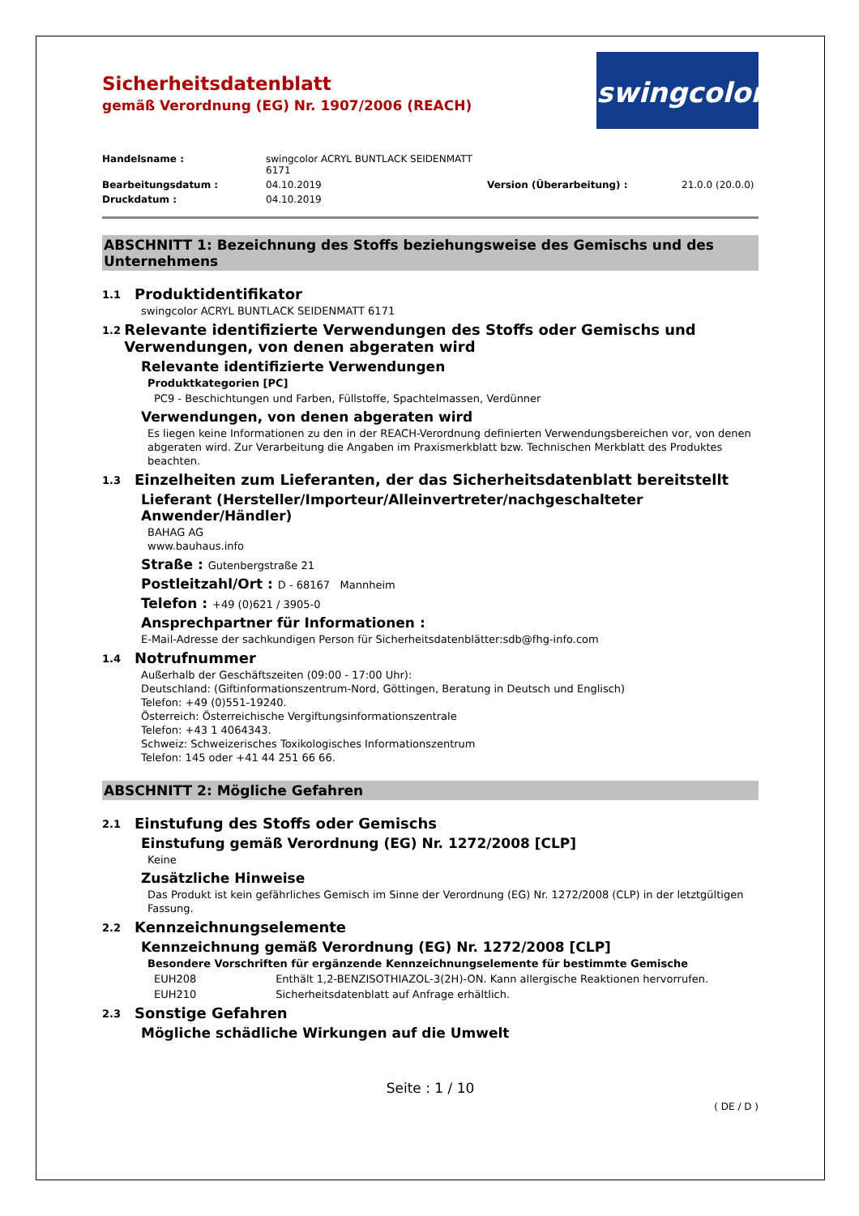swingcolor<sup>®</sup>
Sicherheitsdatenblatt
gemäß Verordnung (EG) Nr. 1907/2006 (REACH)
Handelsname :
swingcolor ACRYL BUNTLACK SEIDENMATT 6171
Bearbeitungsdatum :
04.10.2019
Version (Überarbeitung) :
21.0.0 (20.0.0)
Druckdatum :
04.10.2019
ABSCHNITT 1: Bezeichnung des Stoffs beziehungsweise des Gemischs und des Unternehmens
1.1 Produktidentifikator
swingcolor ACRYL BUNTLACK SEIDENMATT 6171
1.2 Relevante identifizierte Verwendungen des Stoffs oder Gemischs und Verwendungen, von denen abgeraten wird
Relevante identifizierte Verwendungen
Produktkategorien [PC]
PC9 - Beschichtungen und Farben, Füllstoffe, Spachtelmassen, Verdünner
Verwendungen, von denen abgeraten wird
Es liegen keine Informationen zu den in der REACH-Verordnung definierten Verwendungsbereichen vor, von denen abgeraten wird. Zur Verarbeitung die Angaben im Praxismerkblatt bzw. Technischen Merkblatt des Produktes beachten.
1.3 Einzelheiten zum Lieferanten, der das Sicherheitsdatenblatt bereitstellt
Lieferant (Hersteller/Importeur/Alleinvertreter/nachgeschalteter Anwender/Händler)
BAHAG AG
www.bauhaus.info
Straße : Gutenbergstraße 21
Postleitzahl/Ort : D - 68167 Mannheim
Telefon : +49 (0)621 / 3905-0
Ansprechpartner für Informationen :
E-Mail-Adresse der sachkundigen Person für Sicherheitsdatenblätter:sdb@fhg-info.com
1.4 Notrufnummer
Außerhalb der Geschäftszeiten (09:00 - 17:00 Uhr):
Deutschland: (Giftinformationszentrum-Nord, Göttingen, Beratung in Deutsch und Englisch)
Telefon: +49 (0)551-19240.
Österreich: Österreichische Vergiftungsinformationszentrale
Telefon: +43 1 4064343.
Schweiz: Schweizerisches Toxikologisches Informationszentrum
Telefon: 145 oder +41 44 251 66 66.
ABSCHNITT 2: Mögliche Gefahren
2.1 Einstufung des Stoffs oder Gemischs
Einstufung gemäß Verordnung (EG) Nr. 1272/2008 [CLP]
Keine
Zusätzliche Hinweise
Das Produkt ist kein gefährliches Gemisch im Sinne der Verordnung (EG) Nr. 1272/2008 (CLP) in der letztgültigen Fassung.
2.2 Kennzeichnungselemente
Kennzeichnung gemäß Verordnung (EG) Nr. 1272/2008 [CLP]
Besondere Vorschriften für ergänzende Kennzeichnungselemente für bestimmte Gemische
EUH208 Enthält 1,2-BENZISOTHIAZOL-3(2H)-ON. Kann allergische Reaktionen hervorrufen.
EUH210 Sicherheitsdatenblatt auf Anfrage erhältlich.
2.3 Sonstige Gefahren
Mögliche schädliche Wirkungen auf die Umwelt
Seite : 1 / 10
( DE / D )